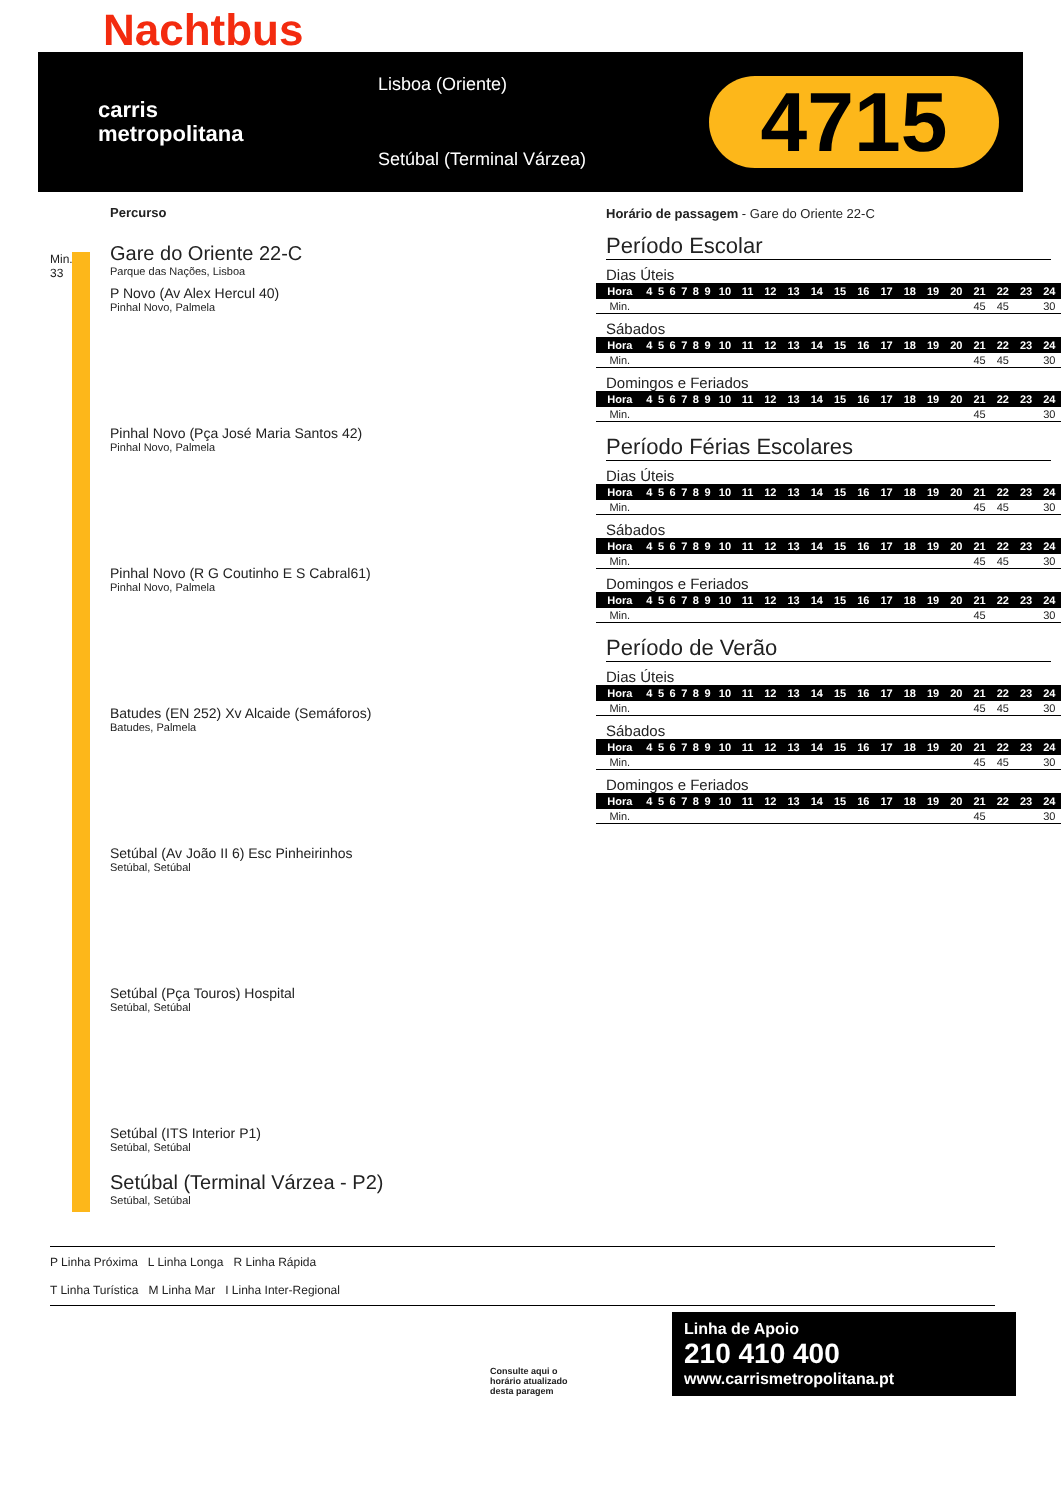Nachtbus
carris
metropolitana
Lisboa (Oriente)
Setúbal (Terminal Várzea)
4715
Percurso
Min.
33
Gare do Oriente 22-C
Parque das Nações, Lisboa
P Novo (Av Alex Hercul 40)
Pinhal Novo, Palmela
Pinhal Novo (Pça José Maria Santos 42)
Pinhal Novo, Palmela
Pinhal Novo (R G Coutinho E S Cabral61)
Pinhal Novo, Palmela
Batudes (EN 252) Xv Alcaide (Semáforos)
Batudes, Palmela
Setúbal (Av João II 6) Esc Pinheirinhos
Setúbal, Setúbal
Setúbal (Pça Touros) Hospital
Setúbal, Setúbal
Setúbal (ITS Interior P1)
Setúbal, Setúbal
Setúbal (Terminal Várzea - P2)
Setúbal, Setúbal
Horário de passagem - Gare do Oriente 22-C
Período Escolar
Dias Úteis
| Hora | 4 | 5 | 6 | 7 | 8 | 9 | 10 | 11 | 12 | 13 | 14 | 15 | 16 | 17 | 18 | 19 | 20 | 21 | 22 | 23 | 24 |
| Min. | | | | | | | | | | | | | | | | | | 45 | 45 | | 30 |
Sábados
| Hora | 4 | 5 | 6 | 7 | 8 | 9 | 10 | 11 | 12 | 13 | 14 | 15 | 16 | 17 | 18 | 19 | 20 | 21 | 22 | 23 | 24 |
| Min. | | | | | | | | | | | | | | | | | | 45 | 45 | | 30 |
Domingos e Feriados
| Hora | 4 | 5 | 6 | 7 | 8 | 9 | 10 | 11 | 12 | 13 | 14 | 15 | 16 | 17 | 18 | 19 | 20 | 21 | 22 | 23 | 24 |
| Min. | | | | | | | | | | | | | | | | | | 45 | | | 30 |
Período Férias Escolares
Dias Úteis
| Hora | 4 | 5 | 6 | 7 | 8 | 9 | 10 | 11 | 12 | 13 | 14 | 15 | 16 | 17 | 18 | 19 | 20 | 21 | 22 | 23 | 24 |
| Min. | | | | | | | | | | | | | | | | | | 45 | 45 | | 30 |
Sábados
| Hora | 4 | 5 | 6 | 7 | 8 | 9 | 10 | 11 | 12 | 13 | 14 | 15 | 16 | 17 | 18 | 19 | 20 | 21 | 22 | 23 | 24 |
| Min. | | | | | | | | | | | | | | | | | | 45 | 45 | | 30 |
Domingos e Feriados
| Hora | 4 | 5 | 6 | 7 | 8 | 9 | 10 | 11 | 12 | 13 | 14 | 15 | 16 | 17 | 18 | 19 | 20 | 21 | 22 | 23 | 24 |
| Min. | | | | | | | | | | | | | | | | | | 45 | | | 30 |
Período de Verão
Dias Úteis
| Hora | 4 | 5 | 6 | 7 | 8 | 9 | 10 | 11 | 12 | 13 | 14 | 15 | 16 | 17 | 18 | 19 | 20 | 21 | 22 | 23 | 24 |
| Min. | | | | | | | | | | | | | | | | | | 45 | 45 | | 30 |
Sábados
| Hora | 4 | 5 | 6 | 7 | 8 | 9 | 10 | 11 | 12 | 13 | 14 | 15 | 16 | 17 | 18 | 19 | 20 | 21 | 22 | 23 | 24 |
| Min. | | | | | | | | | | | | | | | | | | 45 | 45 | | 30 |
Domingos e Feriados
| Hora | 4 | 5 | 6 | 7 | 8 | 9 | 10 | 11 | 12 | 13 | 14 | 15 | 16 | 17 | 18 | 19 | 20 | 21 | 22 | 23 | 24 |
| Min. | | | | | | | | | | | | | | | | | | 45 | | | 30 |
P Linha Próxima L Linha Longa R Linha Rápida
T Linha Turística M Linha Mar I Linha Inter-Regional
Consulte aqui o horário atualizado desta paragem
Linha de Apoio
210 410 400
www.carrismetropolitana.pt